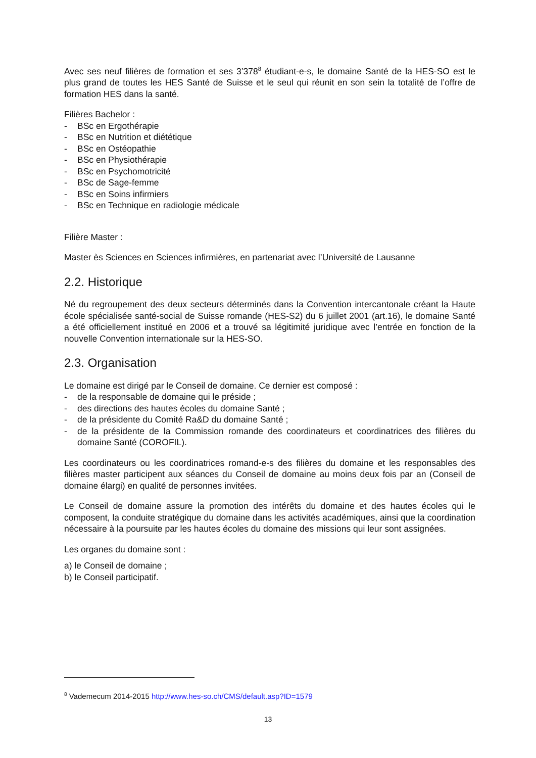Avec ses neuf filières de formation et ses 3’378<sup>8</sup> étudiant-e-s, le domaine Santé de la HES-SO est le plus grand de toutes les HES Santé de Suisse et le seul qui réunit en son sein la totalité de l’offre de formation HES dans la santé.
Filières Bachelor :
- BSc en Ergothérapie
- BSc en Nutrition et diététique
- BSc en Ostéopathie
- BSc en Physiothérapie
- BSc en Psychomotricité
- BSc de Sage-femme
- BSc en Soins infirmiers
- BSc en Technique en radiologie médicale
Filière Master :
Master ès Sciences en Sciences infirmières, en partenariat avec l’Université de Lausanne
2.2. Historique
Né du regroupement des deux secteurs déterminés dans la Convention intercantonale créant la Haute école spécialisée santé-social de Suisse romande (HES-S2) du 6 juillet 2001 (art.16), le domaine Santé a été officiellement institué en 2006 et a trouvé sa légitimité juridique avec l’entrée en fonction de la nouvelle Convention internationale sur la HES-SO.
2.3. Organisation
Le domaine est dirigé par le Conseil de domaine. Ce dernier est composé :
- de la responsable de domaine qui le préside ;
- des directions des hautes écoles du domaine Santé ;
- de la présidente du Comité Ra&D du domaine Santé ;
- de la présidente de la Commission romande des coordinateurs et coordinatrices des filières du domaine Santé (COROFIL).
Les coordinateurs ou les coordinatrices romand-e-s des filières du domaine et les responsables des filières master participent aux séances du Conseil de domaine au moins deux fois par an (Conseil de domaine élargi) en qualité de personnes invitées.
Le Conseil de domaine assure la promotion des intérêts du domaine et des hautes écoles qui le composent, la conduite stratégique du domaine dans les activités académiques, ainsi que la coordination nécessaire à la poursuite par les hautes écoles du domaine des missions qui leur sont assignées.
Les organes du domaine sont :
a) le Conseil de domaine ;
b) le Conseil participatif.
<sup>8</sup> Vademecum 2014-2015 http://www.hes-so.ch/CMS/default.asp?ID=1579
13